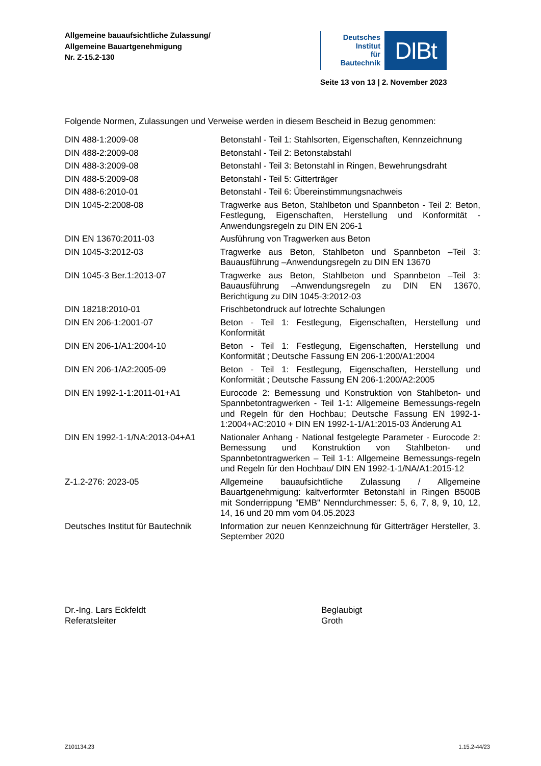Allgemeine bauaufsichtliche Zulassung/
Allgemeine Bauartgenehmigung
Nr. Z-15.2-130
Deutsches
Institut
für
Bautechnik
DIBt
Seite 13 von 13 | 2. November 2023
Folgende Normen, Zulassungen und Verweise werden in diesem Bescheid in Bezug genommen:
| DIN 488-1:2009-08 | Betonstahl - Teil 1: Stahlsorten, Eigenschaften, Kennzeichnung |
| DIN 488-2:2009-08 | Betonstahl - Teil 2: Betonstabstahl |
| DIN 488-3:2009-08 | Betonstahl - Teil 3: Betonstahl in Ringen, Bewehrungsdraht |
| DIN 488-5:2009-08 | Betonstahl - Teil 5: Gitterträger |
| DIN 488-6:2010-01 | Betonstahl - Teil 6: Übereinstimmungsnachweis |
| DIN 1045-2:2008-08 | Tragwerke aus Beton, Stahlbeton und Spannbeton - Teil 2: Beton, Festlegung, Eigenschaften, Herstellung und Konformität - Anwendungsregeln zu DIN EN 206-1 |
| DIN EN 13670:2011-03 | Ausführung von Tragwerken aus Beton |
| DIN 1045-3:2012-03 | Tragwerke aus Beton, Stahlbeton und Spannbeton –Teil 3: Bauausführung –Anwendungsregeln zu DIN EN 13670 |
| DIN 1045-3 Ber.1:2013-07 | Tragwerke aus Beton, Stahlbeton und Spannbeton –Teil 3: Bauausführung –Anwendungsregeln zu DIN EN 13670, Berichtigung zu DIN 1045-3:2012-03 |
| DIN 18218:2010-01 | Frischbetondruck auf lotrechte Schalungen |
| DIN EN 206-1:2001-07 | Beton - Teil 1: Festlegung, Eigenschaften, Herstellung und Konformität |
| DIN EN 206-1/A1:2004-10 | Beton - Teil 1: Festlegung, Eigenschaften, Herstellung und Konformität ; Deutsche Fassung EN 206-1:200/A1:2004 |
| DIN EN 206-1/A2:2005-09 | Beton - Teil 1: Festlegung, Eigenschaften, Herstellung und Konformität ; Deutsche Fassung EN 206-1:200/A2:2005 |
| DIN EN 1992-1-1:2011-01+A1 | Eurocode 2: Bemessung und Konstruktion von Stahlbeton- und Spannbetontragwerken - Teil 1-1: Allgemeine Bemessungs-regeln und Regeln für den Hochbau; Deutsche Fassung EN 1992-1-1:2004+AC:2010 + DIN EN 1992-1-1/A1:2015-03 Änderung A1 |
| DIN EN 1992-1-1/NA:2013-04+A1 | Nationaler Anhang - National festgelegte Parameter - Eurocode 2: Bemessung und Konstruktion von Stahlbeton- und Spannbetontragwerken – Teil 1-1: Allgemeine Bemessungs-regeln und Regeln für den Hochbau/ DIN EN 1992-1-1/NA/A1:2015-12 |
| Z-1.2-276: 2023-05 | Allgemeine bauaufsichtliche Zulassung / Allgemeine Bauartgenehmigung: kaltverformter Betonstahl in Ringen B500B mit Sonderrippung "EMB" Nenndurchmesser: 5, 6, 7, 8, 9, 10, 12, 14, 16 und 20 mm vom 04.05.2023 |
| Deutsches Institut für Bautechnik | Information zur neuen Kennzeichnung für Gitterträger Hersteller, 3. September 2020 |
Dr.-Ing. Lars Eckfeldt
Referatsleiter
Beglaubigt
Groth
Z101134.23 1.15.2-44/23